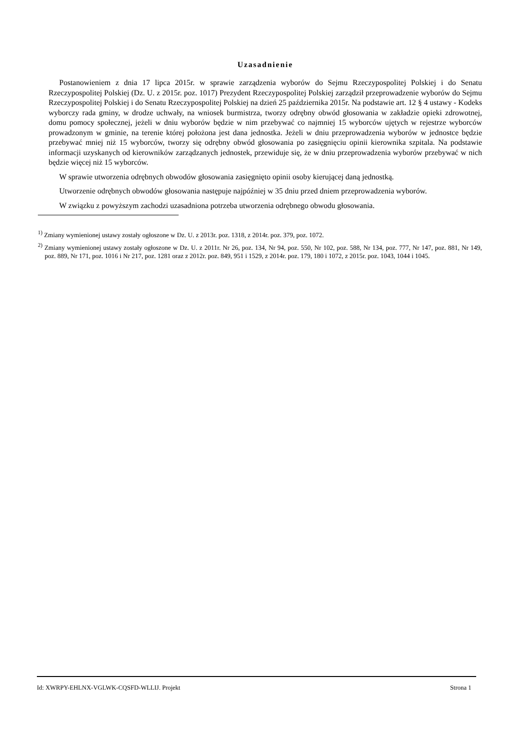Uzasadnienie
Postanowieniem z dnia 17 lipca 2015r. w sprawie zarządzenia wyborów do Sejmu Rzeczypospolitej Polskiej i do Senatu Rzeczypospolitej Polskiej (Dz. U. z 2015r. poz. 1017) Prezydent Rzeczypospolitej Polskiej zarządził przeprowadzenie wyborów do Sejmu Rzeczypospolitej Polskiej i do Senatu Rzeczypospolitej Polskiej na dzień 25 października 2015r. Na podstawie art. 12 § 4 ustawy - Kodeks wyborczy rada gminy, w drodze uchwały, na wniosek burmistrza, tworzy odrębny obwód głosowania w zakładzie opieki zdrowotnej, domu pomocy społecznej, jeżeli w dniu wyborów będzie w nim przebywać co najmniej 15 wyborców ujętych w rejestrze wyborców prowadzonym w gminie, na terenie której położona jest dana jednostka. Jeżeli w dniu przeprowadzenia wyborów w jednostce będzie przebywać mniej niż 15 wyborców, tworzy się odrębny obwód głosowania po zasięgnięciu opinii kierownika szpitala. Na podstawie informacji uzyskanych od kierowników zarządzanych jednostek, przewiduje się, że w dniu przeprowadzenia wyborów przebywać w nich będzie więcej niż 15 wyborców.
W sprawie utworzenia odrębnych obwodów głosowania zasięgnięto opinii osoby kierującej daną jednostką.
Utworzenie odrębnych obwodów głosowania następuje najpóźniej w 35 dniu przed dniem przeprowadzenia wyborów.
W związku z powyższym zachodzi uzasadniona potrzeba utworzenia odrębnego obwodu głosowania.
<sup>1)</sup> Zmiany wymienionej ustawy zostały ogłoszone w Dz. U. z 2013r. poz. 1318, z 2014r. poz. 379, poz. 1072.
<sup>2)</sup> Zmiany wymienionej ustawy zostały ogłoszone w Dz. U. z 2011r. Nr 26, poz. 134, Nr 94, poz. 550, Nr 102, poz. 588, Nr 134, poz. 777, Nr 147, poz. 881, Nr 149, poz. 889, Nr 171, poz. 1016 i Nr 217, poz. 1281 oraz z 2012r. poz. 849, 951 i 1529, z 2014r. poz. 179, 180 i 1072, z 2015r. poz. 1043, 1044 i 1045.
Id: XWRPY-EHLNX-VGLWK-CQSFD-WLLIJ. Projekt Strona 1